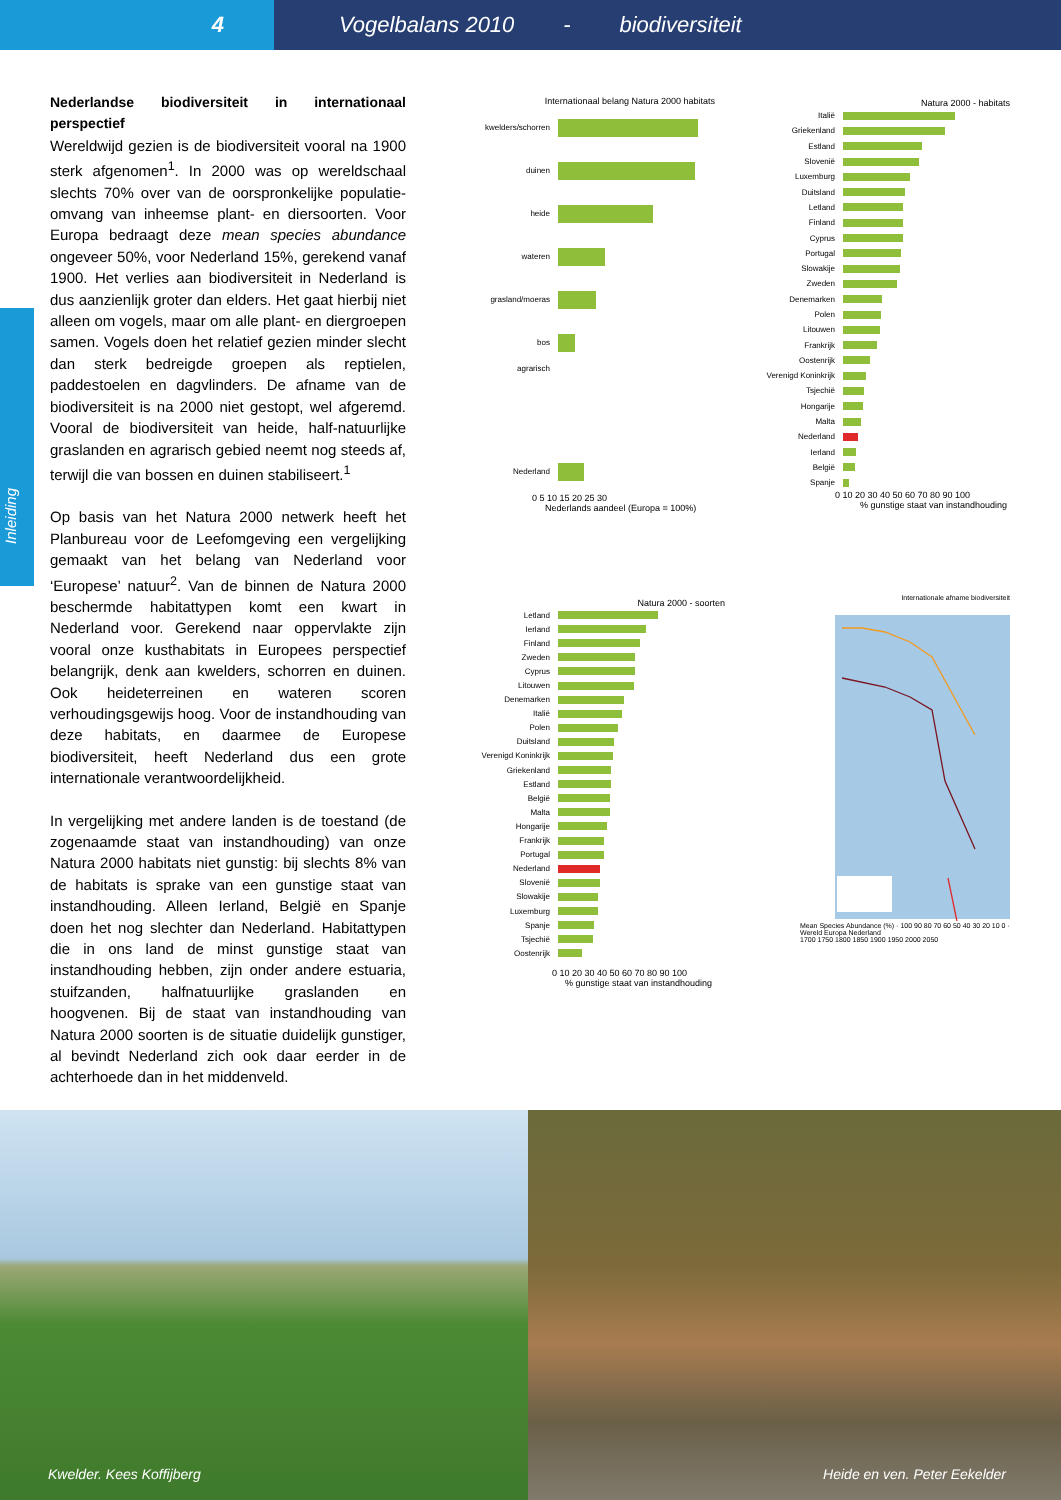4 Vogelbalans 2010 - biodiversiteit
Inleiding
Nederlandse biodiversiteit in internationaal perspectief
Wereldwijd gezien is de biodiversiteit vooral na 1900 sterk afgenomen<sup>1</sup>. In 2000 was op wereldschaal slechts 70% over van de oorspronkelijke populatie-omvang van inheemse plant- en diersoorten. Voor Europa bedraagt deze mean species abundance ongeveer 50%, voor Nederland 15%, gerekend vanaf 1900. Het verlies aan biodiversiteit in Nederland is dus aanzienlijk groter dan elders. Het gaat hierbij niet alleen om vogels, maar om alle plant- en diergroepen samen. Vogels doen het relatief gezien minder slecht dan sterk bedreigde groepen als reptielen, paddestoelen en dagvlinders. De afname van de biodiversiteit is na 2000 niet gestopt, wel afgeremd. Vooral de biodiversiteit van heide, half-natuurlijke graslanden en agrarisch gebied neemt nog steeds af, terwijl die van bossen en duinen stabiliseert.<sup>1</sup>
Op basis van het Natura 2000 netwerk heeft het Planbureau voor de Leefomgeving een vergelijking gemaakt van het belang van Nederland voor ‘Europese’ natuur<sup>2</sup>. Van de binnen de Natura 2000 beschermde habitattypen komt een kwart in Nederland voor. Gerekend naar oppervlakte zijn vooral onze kusthabitats in Europees perspectief belangrijk, denk aan kwelders, schorren en duinen. Ook heideterreinen en wateren scoren verhoudingsgewijs hoog. Voor de instandhouding van deze habitats, en daarmee de Europese biodiversiteit, heeft Nederland dus een grote internationale verantwoordelijkheid.
In vergelijking met andere landen is de toestand (de zogenaamde staat van instandhouding) van onze Natura 2000 habitats niet gunstig: bij slechts 8% van de habitats is sprake van een gunstige staat van instandhouding. Alleen Ierland, België en Spanje doen het nog slechter dan Nederland. Habitattypen die in ons land de minst gunstige staat van instandhouding hebben, zijn onder andere estuaria, stuifzanden, halfnatuurlijke graslanden en hoogvenen. Bij de staat van instandhouding van Natura 2000 soorten is de situatie duidelijk gunstiger, al bevindt Nederland zich ook daar eerder in de achterhoede dan in het middenveld.
Internationaal belang Natura 2000 habitats
kwelders/schorren
duinen
heide
wateren
grasland/moeras
bos
agrarisch
Nederland
0 5 10 15 20 25 30
Nederlands aandeel (Europa = 100%)
Natura 2000 - habitats
Italië
Griekenland
Estland
Slovenië
Luxemburg
Duitsland
Letland
Finland
Cyprus
Portugal
Slowakije
Zweden
Denemarken
Polen
Litouwen
Frankrijk
Oostenrijk
Verenigd Koninkrijk
Tsjechië
Hongarije
Malta
Nederland
Ierland
België
Spanje
0 10 20 30 40 50 60 70 80 90 100
% gunstige staat van instandhouding
Natura 2000 - soorten
Letland
Ierland
Finland
Zweden
Cyprus
Litouwen
Denemarken
Italië
Polen
Duitsland
Verenigd Koninkrijk
Griekenland
Estland
België
Malta
Hongarije
Frankrijk
Portugal
Nederland
Slovenië
Slowakije
Luxemburg
Spanje
Tsjechië
Oostenrijk
0 10 20 30 40 50 60 70 80 90 100
% gunstige staat van instandhouding
Internationale afname biodiversiteit
Mean Species Abundance (%) · 100 90 80 70 60 50 40 30 20 10 0 · Wereld Europa Nederland
1700 1750 1800 1850 1900 1950 2000 2050
Kwelder. Kees Koffijberg
Heide en ven. Peter Eekelder